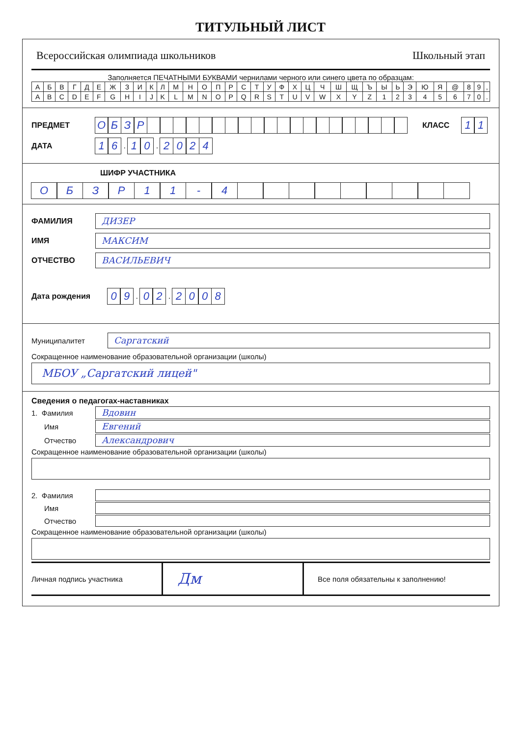ТИТУЛЬНЫЙ ЛИСТ
Всероссийская олимпиада школьников Школьный этап
Заполняется ПЕЧАТНЫМИ БУКВАМИ чернилами черного или синего цвета по образцам:
| А | Б | В | Г | Д | Е | Ж | З | И | К | Л | М | Н | О | П | Р | С | Т | У | Ф | Х | Ц | Ч | Ш | Щ | Ъ | Ы | Ь | Э | Ю | Я | @ | 8 | 9 | , |
| A | B | C | D | E | F | G | H | I | J | K | L | M | N | O | P | Q | R | S | T | U | V | W | X | Y | Z | 1 | 2 | 3 | 4 | 5 | 6 | 7 | 0 | . |
ПРЕДМЕТ ОБЗР КЛАСС 11
ДАТА 16 . 10 . 2024
ШИФР УЧАСТНИКА
ОБЗР 11 - 4
ФАМИЛИЯ ДИЗЕР
ИМЯ МАКСИМ
ОТЧЕСТВО ВАСИЛЬЕВИЧ
Дата рождения 09 . 02 . 2008
Муниципалитет Саргатский
Сокращенное наименование образовательной организации (школы)
МБОУ „Саргатский лицей"
Сведения о педагогах-наставниках
1. Фамилия Вдовин
Имя Евгений
Отчество Александрович
Сокращенное наименование образовательной организации (школы)
2. Фамилия
Имя
Отчество
Сокращенное наименование образовательной организации (школы)
Личная подпись участника Дм Все поля обязательны к заполнению!